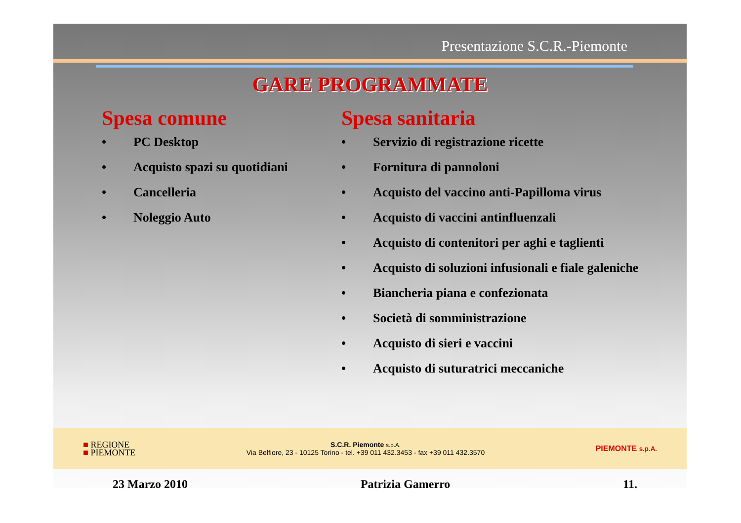Presentazione S.C.R.-Piemonte
GARE PROGRAMMATE
Spesa comune
• PC Desktop
• Acquisto spazi su quotidiani
• Cancelleria
• Noleggio Auto
Spesa sanitaria
• Servizio di registrazione ricette
• Fornitura di pannoloni
• Acquisto del vaccino anti-Papilloma virus
• Acquisto di vaccini antinfluenzali
• Acquisto di contenitori per aghi e taglienti
• Acquisto di soluzioni infusionali e fiale galeniche
• Biancheria piana e confezionata
• Società di somministrazione
• Acquisto di sieri e vaccini
• Acquisto di suturatrici meccaniche
■ REGIONE
■ PIEMONTE
S.C.R. Piemonte s.p.A.
Via Belfiore, 23 - 10125 Torino - tel. +39 011 432.3453 - fax +39 011 432.3570
PIEMONTE s.p.A.
23 Marzo 2010 Patrizia Gamerro 11.